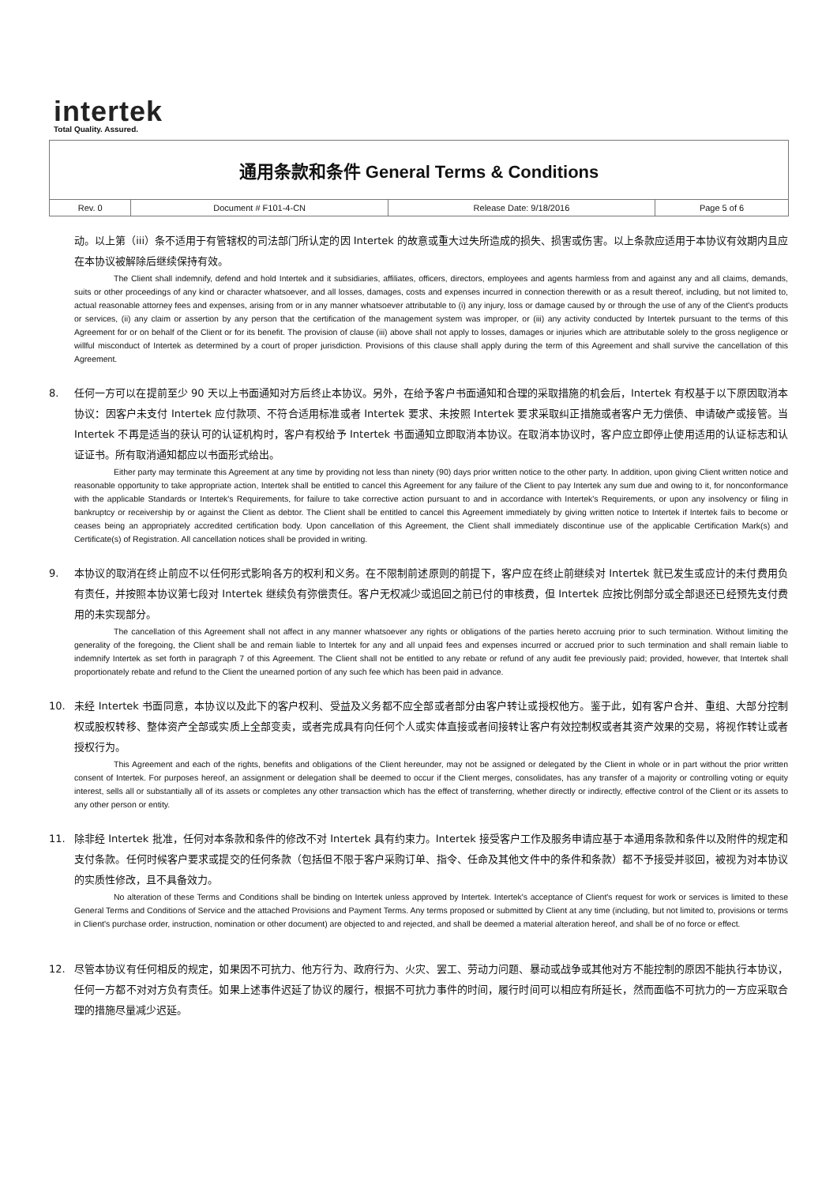intertek
Total Quality. Assured.
| 通用条款和条件 General Terms & Conditions | | | |
| Rev. 0 | Document # F101-4-CN | Release Date: 9/18/2016 | Page 5 of 6 |
动。以上第（iii）条不适用于有管辖权的司法部门所认定的因 Intertek 的故意或重大过失所造成的损失、损害或伤害。以上条款应适用于本协议有效期内且应在本协议被解除后继续保持有效。
The Client shall indemnify, defend and hold Intertek and it subsidiaries, affiliates, officers, directors, employees and agents harmless from and against any and all claims, demands, suits or other proceedings of any kind or character whatsoever, and all losses, damages, costs and expenses incurred in connection therewith or as a result thereof, including, but not limited to, actual reasonable attorney fees and expenses, arising from or in any manner whatsoever attributable to (i) any injury, loss or damage caused by or through the use of any of the Client's products or services, (ii) any claim or assertion by any person that the certification of the management system was improper, or (iii) any activity conducted by Intertek pursuant to the terms of this Agreement for or on behalf of the Client or for its benefit. The provision of clause (iii) above shall not apply to losses, damages or injuries which are attributable solely to the gross negligence or willful misconduct of Intertek as determined by a court of proper jurisdiction. Provisions of this clause shall apply during the term of this Agreement and shall survive the cancellation of this Agreement.
8. 任何一方可以在提前至少 90 天以上书面通知对方后终止本协议。另外，在给予客户书面通知和合理的采取措施的机会后，Intertek 有权基于以下原因取消本协议：因客户未支付 Intertek 应付款项、不符合适用标准或者 Intertek 要求、未按照 Intertek 要求采取纠正措施或者客户无力偿债、申请破产或接管。当 Intertek 不再是适当的获认可的认证机构时，客户有权给予 Intertek 书面通知立即取消本协议。在取消本协议时，客户应立即停止使用适用的认证标志和认证证书。所有取消通知都应以书面形式给出。
Either party may terminate this Agreement at any time by providing not less than ninety (90) days prior written notice to the other party. In addition, upon giving Client written notice and reasonable opportunity to take appropriate action, Intertek shall be entitled to cancel this Agreement for any failure of the Client to pay Intertek any sum due and owing to it, for nonconformance with the applicable Standards or Intertek's Requirements, for failure to take corrective action pursuant to and in accordance with Intertek's Requirements, or upon any insolvency or filing in bankruptcy or receivership by or against the Client as debtor. The Client shall be entitled to cancel this Agreement immediately by giving written notice to Intertek if Intertek fails to become or ceases being an appropriately accredited certification body. Upon cancellation of this Agreement, the Client shall immediately discontinue use of the applicable Certification Mark(s) and Certificate(s) of Registration. All cancellation notices shall be provided in writing.
9. 本协议的取消在终止前应不以任何形式影响各方的权利和义务。在不限制前述原则的前提下，客户应在终止前继续对 Intertek 就已发生或应计的未付费用负有责任，并按照本协议第七段对 Intertek 继续负有弥偿责任。客户无权减少或追回之前已付的审核费，但 Intertek 应按比例部分或全部退还已经预先支付费用的未实现部分。
The cancellation of this Agreement shall not affect in any manner whatsoever any rights or obligations of the parties hereto accruing prior to such termination. Without limiting the generality of the foregoing, the Client shall be and remain liable to Intertek for any and all unpaid fees and expenses incurred or accrued prior to such termination and shall remain liable to indemnify Intertek as set forth in paragraph 7 of this Agreement. The Client shall not be entitled to any rebate or refund of any audit fee previously paid; provided, however, that Intertek shall proportionately rebate and refund to the Client the unearned portion of any such fee which has been paid in advance.
10. 未经 Intertek 书面同意，本协议以及此下的客户权利、受益及义务都不应全部或者部分由客户转让或授权他方。鉴于此，如有客户合并、重组、大部分控制权或股权转移、整体资产全部或实质上全部变卖，或者完成具有向任何个人或实体直接或者间接转让客户有效控制权或者其资产效果的交易，将视作转让或者授权行为。
This Agreement and each of the rights, benefits and obligations of the Client hereunder, may not be assigned or delegated by the Client in whole or in part without the prior written consent of Intertek. For purposes hereof, an assignment or delegation shall be deemed to occur if the Client merges, consolidates, has any transfer of a majority or controlling voting or equity interest, sells all or substantially all of its assets or completes any other transaction which has the effect of transferring, whether directly or indirectly, effective control of the Client or its assets to any other person or entity.
11. 除非经 Intertek 批准，任何对本条款和条件的修改不对 Intertek 具有约束力。Intertek 接受客户工作及服务申请应基于本通用条款和条件以及附件的规定和支付条款。任何时候客户要求或提交的任何条款（包括但不限于客户采购订单、指令、任命及其他文件中的条件和条款）都不予接受并驳回，被视为对本协议的实质性修改，且不具备效力。
No alteration of these Terms and Conditions shall be binding on Intertek unless approved by Intertek. Intertek's acceptance of Client's request for work or services is limited to these General Terms and Conditions of Service and the attached Provisions and Payment Terms. Any terms proposed or submitted by Client at any time (including, but not limited to, provisions or terms in Client's purchase order, instruction, nomination or other document) are objected to and rejected, and shall be deemed a material alteration hereof, and shall be of no force or effect.
12. 尽管本协议有任何相反的规定，如果因不可抗力、他方行为、政府行为、火灾、罢工、劳动力问题、暴动或战争或其他对方不能控制的原因不能执行本协议，任何一方都不对对方负有责任。如果上述事件迟延了协议的履行，根据不可抗力事件的时间，履行时间可以相应有所延长，然而面临不可抗力的一方应采取合理的措施尽量减少迟延。